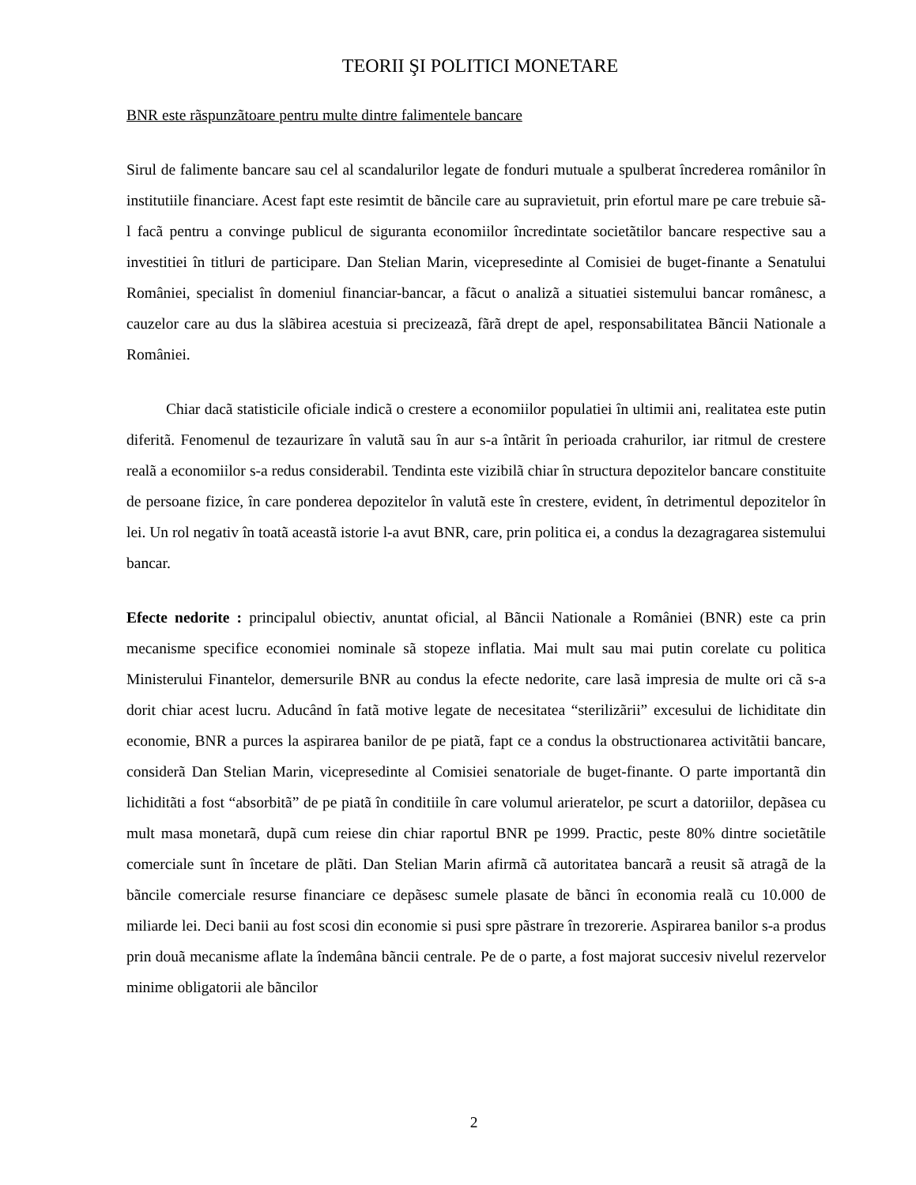TEORII ŞI POLITICI MONETARE
BNR este rãspunzãtoare pentru multe dintre falimentele bancare
Sirul de falimente bancare sau cel al scandalurilor legate de fonduri mutuale a spulberat încrederea românilor în institutiile financiare. Acest fapt este resimtit de bãncile care au supravietuit, prin efortul mare pe care trebuie sã-l facã pentru a convinge publicul de siguranta economiilor încredintate societãtilor bancare respective sau a investitiei în titluri de participare. Dan Stelian Marin, vicepresedinte al Comisiei de buget-finante a Senatului României, specialist în domeniul financiar-bancar, a fãcut o analizã a situatiei sistemului bancar românesc, a cauzelor care au dus la slãbirea acestuia si precizeazã, fãrã drept de apel, responsabilitatea Bãncii Nationale a României.
Chiar dacã statisticile oficiale indicã o crestere a economiilor populatiei în ultimii ani, realitatea este putin diferitã. Fenomenul de tezaurizare în valutã sau în aur s-a întãrit în perioada crahurilor, iar ritmul de crestere realã a economiilor s-a redus considerabil. Tendinta este vizibilã chiar în structura depozitelor bancare constituite de persoane fizice, în care ponderea depozitelor în valutã este în crestere, evident, în detrimentul depozitelor în lei. Un rol negativ în toatã aceastã istorie l-a avut BNR, care, prin politica ei, a condus la dezagragarea sistemului bancar.
Efecte nedorite : principalul obiectiv, anuntat oficial, al Bãncii Nationale a României (BNR) este ca prin mecanisme specifice economiei nominale sã stopeze inflatia. Mai mult sau mai putin corelate cu politica Ministerului Finantelor, demersurile BNR au condus la efecte nedorite, care lasã impresia de multe ori cã s-a dorit chiar acest lucru. Aducând în fatã motive legate de necesitatea “sterilizãrii” excesului de lichiditate din economie, BNR a purces la aspirarea banilor de pe piatã, fapt ce a condus la obstructionarea activitãtii bancare, considerã Dan Stelian Marin, vicepresedinte al Comisiei senatoriale de buget-finante. O parte importantã din lichiditãti a fost “absorbitã” de pe piatã în conditiile în care volumul arieratelor, pe scurt a datoriilor, depãsea cu mult masa monetarã, dupã cum reiese din chiar raportul BNR pe 1999. Practic, peste 80% dintre societãtile comerciale sunt în încetare de plãti. Dan Stelian Marin afirmã cã autoritatea bancarã a reusit sã atragã de la bãncile comerciale resurse financiare ce depãsesc sumele plasate de bãnci în economia realã cu 10.000 de miliarde lei. Deci banii au fost scosi din economie si pusi spre pãstrare în trezorerie. Aspirarea banilor s-a produs prin douã mecanisme aflate la îndemâna bãncii centrale. Pe de o parte, a fost majorat succesiv nivelul rezervelor minime obligatorii ale bãncilor
2